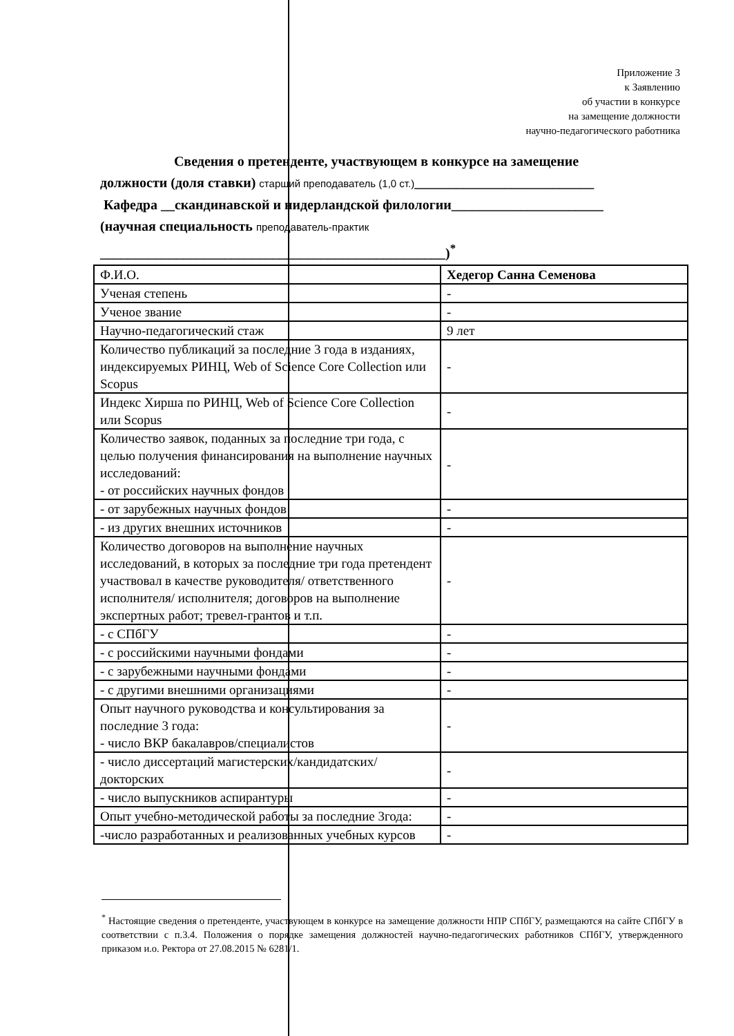Приложение 3
к Заявлению
об участии в конкурсе
на замещение должности
научно-педагогического работника
Сведения о претенденте, участвующем в конкурсе на замещение
должности (доля ставки) старший преподаватель (1,0 ст.)__________________________
Кафедра __скандинавской и нидерландской филологии______________________
(научная специальность преподаватель-практик
__________________________________________________)<sup>*</sup>
| Ф.И.О. | Хедегор Санна Семенова |
| Ученая степень | - |
| Ученое звание | - |
| Научно-педагогический стаж | 9 лет |
| Количество публикаций за последние 3 года в изданиях, индексируемых РИНЦ, Web of Science Core Collection или Scopus | - |
| Индекс Хирша по РИНЦ, Web of Science Core Collection или Scopus | - |
| Количество заявок, поданных за последние три года, с целью получения финансирования на выполнение научных исследований: - от российских научных фондов | - |
| - от зарубежных научных фондов | - |
| - из других внешних источников | - |
| Количество договоров на выполнение научных исследований, в которых за последние три года претендент участвовал в качестве руководителя/ ответственного исполнителя/ исполнителя; договоров на выполнение экспертных работ; тревел-грантов и т.п. | - |
| - с СПбГУ | - |
| - с российскими научными фондами | - |
| - с зарубежными научными фондами | - |
| - с другими внешними организациями | - |
| Опыт научного руководства и консультирования за последние 3 года: - число ВКР бакалавров/специалистов | - |
| - число диссертаций магистерских/кандидатских/докторских | - |
| - число выпускников аспирантуры | - |
| Опыт учебно-методической работы за последние 3года: | - |
| -число разработанных и реализованных учебных курсов | - |
<sup>*</sup> Настоящие сведения о претенденте, участвующем в конкурсе на замещение должности НПР СПбГУ, размещаются на сайте СПбГУ в соответствии с п.3.4. Положения о порядке замещения должностей научно-педагогических работников СПбГУ, утвержденного приказом и.о. Ректора от 27.08.2015 № 6281/1.